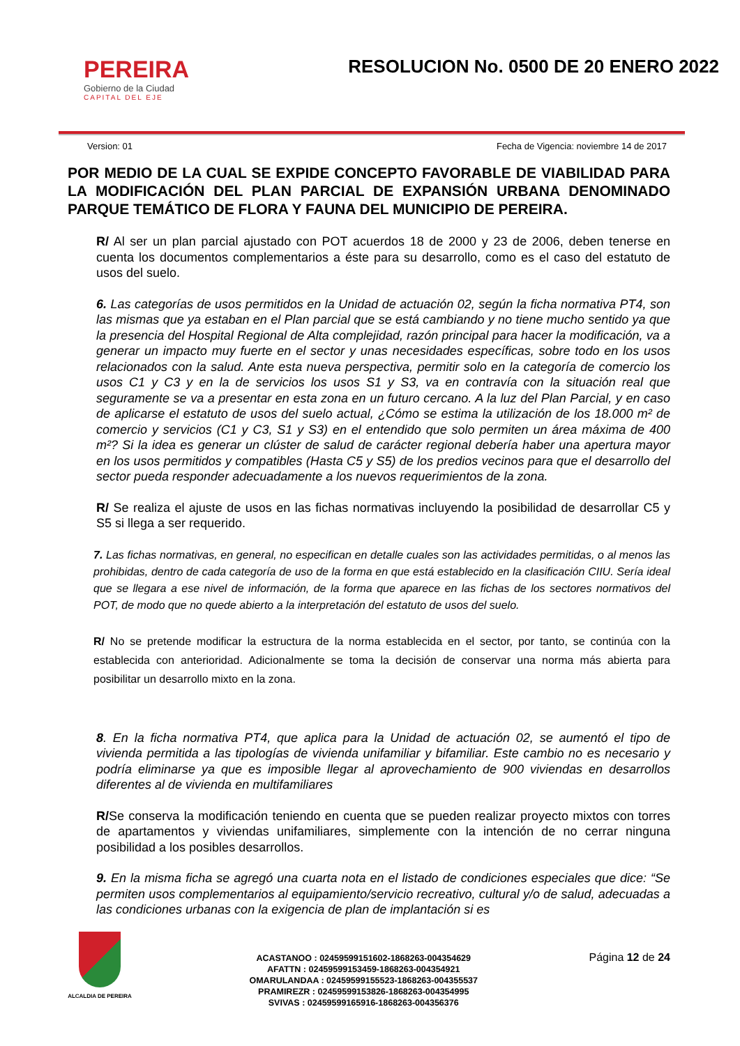PEREIRA
Gobierno de la Ciudad
CAPITAL DEL EJE
RESOLUCION No. 0500 DE 20 ENERO 2022
Version: 01 Fecha de Vigencia: noviembre 14 de 2017
POR MEDIO DE LA CUAL SE EXPIDE CONCEPTO FAVORABLE DE VIABILIDAD PARA LA MODIFICACIÓN DEL PLAN PARCIAL DE EXPANSIÓN URBANA DENOMINADO PARQUE TEMÁTICO DE FLORA Y FAUNA DEL MUNICIPIO DE PEREIRA.
R/ Al ser un plan parcial ajustado con POT acuerdos 18 de 2000 y 23 de 2006, deben tenerse en cuenta los documentos complementarios a éste para su desarrollo, como es el caso del estatuto de usos del suelo.
6. Las categorías de usos permitidos en la Unidad de actuación 02, según la ficha normativa PT4, son las mismas que ya estaban en el Plan parcial que se está cambiando y no tiene mucho sentido ya que la presencia del Hospital Regional de Alta complejidad, razón principal para hacer la modificación, va a generar un impacto muy fuerte en el sector y unas necesidades específicas, sobre todo en los usos relacionados con la salud. Ante esta nueva perspectiva, permitir solo en la categoría de comercio los usos C1 y C3 y en la de servicios los usos S1 y S3, va en contravía con la situación real que seguramente se va a presentar en esta zona en un futuro cercano. A la luz del Plan Parcial, y en caso de aplicarse el estatuto de usos del suelo actual, ¿Cómo se estima la utilización de los 18.000 m² de comercio y servicios (C1 y C3, S1 y S3) en el entendido que solo permiten un área máxima de 400 m²? Si la idea es generar un clúster de salud de carácter regional debería haber una apertura mayor en los usos permitidos y compatibles (Hasta C5 y S5) de los predios vecinos para que el desarrollo del sector pueda responder adecuadamente a los nuevos requerimientos de la zona.
R/ Se realiza el ajuste de usos en las fichas normativas incluyendo la posibilidad de desarrollar C5 y S5 si llega a ser requerido.
7. Las fichas normativas, en general, no especifican en detalle cuales son las actividades permitidas, o al menos las prohibidas, dentro de cada categoría de uso de la forma en que está establecido en la clasificación CIIU. Sería ideal que se llegara a ese nivel de información, de la forma que aparece en las fichas de los sectores normativos del POT, de modo que no quede abierto a la interpretación del estatuto de usos del suelo.
R/ No se pretende modificar la estructura de la norma establecida en el sector, por tanto, se continúa con la establecida con anterioridad. Adicionalmente se toma la decisión de conservar una norma más abierta para posibilitar un desarrollo mixto en la zona.
8. En la ficha normativa PT4, que aplica para la Unidad de actuación 02, se aumentó el tipo de vivienda permitida a las tipologías de vivienda unifamiliar y bifamiliar. Este cambio no es necesario y podría eliminarse ya que es imposible llegar al aprovechamiento de 900 viviendas en desarrollos diferentes al de vivienda en multifamiliares
R/Se conserva la modificación teniendo en cuenta que se pueden realizar proyecto mixtos con torres de apartamentos y viviendas unifamiliares, simplemente con la intención de no cerrar ninguna posibilidad a los posibles desarrollos.
9. En la misma ficha se agregó una cuarta nota en el listado de condiciones especiales que dice: “Se permiten usos complementarios al equipamiento/servicio recreativo, cultural y/o de salud, adecuadas a las condiciones urbanas con la exigencia de plan de implantación si es
ALCALDIA DE PEREIRA
ACASTANOO : 02459599151602-1868263-004354629
AFATTN : 02459599153459-1868263-004354921
OMARULANDAA : 02459599155523-1868263-004355537
PRAMIREZR : 02459599153826-1868263-004354995
SVIVAS : 02459599165916-1868263-004356376
Página 12 de 24